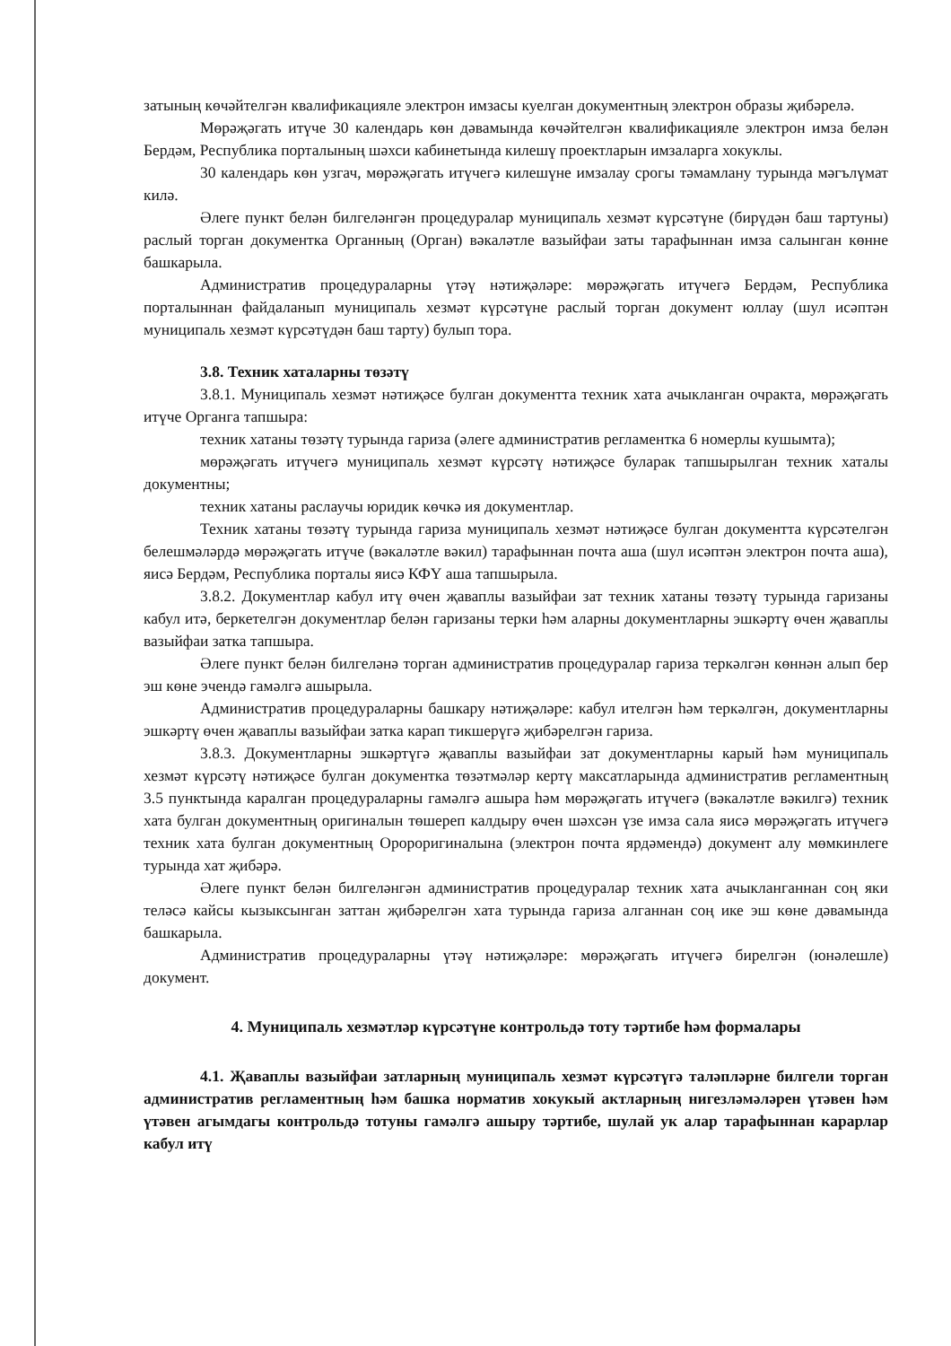затының көчәйтелгән квалификацияле электрон имзасы куелган документның электрон образы җибәрелә.
Мөрәҗәгать итүче 30 календарь көн дәвамында көчәйтелгән квалификацияле электрон имза белән Бердәм, Республика порталының шәхси кабинетында килешү проектларын имзаларга хокуклы.
30 календарь көн узгач, мөрәҗәгать итүчегә килешүне имзалау срогы тәмамлану турында мәгълүмат килә.
Әлеге пункт белән билгеләнгән процедуралар муниципаль хезмәт күрсәтүне (бирүдән баш тартуны) раслый торган документка Органның (Орган) вәкаләтле вазыйфаи заты тарафыннан имза салынган көнне башкарыла.
Административ процедураларны үтәү нәтиҗәләре: мөрәҗәгать итүчегә Бердәм, Республика порталыннан файдаланып муниципаль хезмәт күрсәтүне раслый торган документ юллау (шул исәптән муниципаль хезмәт күрсәтүдән баш тарту) булып тора.
3.8. Техник хаталарны төзәтү
3.8.1. Муниципаль хезмәт нәтиҗәсе булган документта техник хата ачыкланган очракта, мөрәҗәгать итүче Органга тапшыра:
техник хатаны төзәтү турында гариза (әлеге административ регламентка 6 номерлы кушымта);
мөрәҗәгать итүчегә муниципаль хезмәт күрсәтү нәтиҗәсе буларак тапшырылган техник хаталы документны;
техник хатаны раслаучы юридик көчкә ия документлар.
Техник хатаны төзәтү турында гариза муниципаль хезмәт нәтиҗәсе булган документта күрсәтелгән белешмәләрдә мөрәҗәгать итүче (вәкаләтле вәкил) тарафыннан почта аша (шул исәптән электрон почта аша), яисә Бердәм, Республика порталы яисә КФҮ аша тапшырыла.
3.8.2. Документлар кабул итү өчен җаваплы вазыйфаи зат техник хатаны төзәтү турында гаризаны кабул итә, беркетелгән документлар белән гаризаны терки һәм аларны документларны эшкәртү өчен җаваплы вазыйфаи затка тапшыра.
Әлеге пункт белән билгеләнә торган административ процедуралар гариза теркәлгән көннән алып бер эш көне эчендә гамәлгә ашырыла.
Административ процедураларны башкару нәтиҗәләре: кабул ителгән һәм теркәлгән, документларны эшкәртү өчен җаваплы вазыйфаи затка карап тикшерүгә җибәрелгән гариза.
3.8.3. Документларны эшкәртүгә җаваплы вазыйфаи зат документларны карый һәм муниципаль хезмәт күрсәтү нәтиҗәсе булган документка төзәтмәләр кертү максатларында административ регламентның 3.5 пунктында каралган процедураларны гамәлгә ашыра һәм мөрәҗәгать итүчегә (вәкаләтле вәкилгә) техник хата булган документның оригиналын төшереп калдыру өчен шәхсән үзе имза сала яисә мөрәҗәгать итүчегә техник хата булган документның Оророригиналына (электрон почта ярдәмендә) документ алу мөмкинлеге турында хат җибәрә.
Әлеге пункт белән билгеләнгән административ процедуралар техник хата ачыкланганнан соң яки теләсә кайсы кызыксынган заттан җибәрелгән хата турында гариза алганнан соң ике эш көне дәвамында башкарыла.
Административ процедураларны үтәү нәтиҗәләре: мөрәҗәгать итүчегә бирелгән (юнәлешле) документ.
4. Муниципаль хезмәтләр күрсәтүне контрольдә тоту тәртибе һәм формалары
4.1. Җаваплы вазыйфаи затларның муниципаль хезмәт күрсәтүгә таләпләрне билгели торган административ регламентның һәм башка норматив хокукый актларның нигезләмәләрен үтәвен һәм үтәвен агымдагы контрольдә тотуны гамәлгә ашыру тәртибе, шулай ук алар тарафыннан карарлар кабул итү